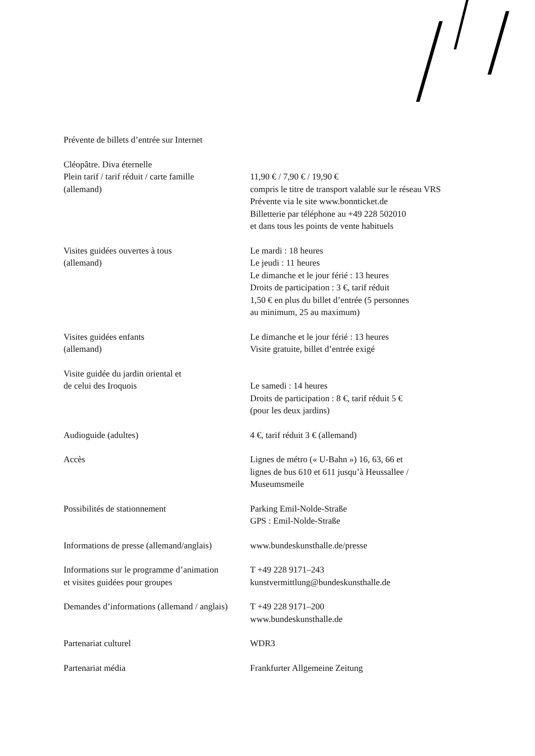Prévente de billets d’entrée sur Internet
| Cléopâtre. Diva éternelle Plein tarif / tarif réduit / carte famille (allemand) | 11,90 € / 7,90 € / 19,90 € compris le titre de transport valable sur le réseau VRS Prévente via le site www.bonnticket.de Billetterie par téléphone au +49 228 502010 et dans tous les points de vente habituels |
| Visites guidées ouvertes à tous (allemand) | Le mardi : 18 heures Le jeudi : 11 heures Le dimanche et le jour férié : 13 heures Droits de participation : 3 €, tarif réduit 1,50 € en plus du billet d’entrée (5 personnes au minimum, 25 au maximum) |
| Visites guidées enfants (allemand) | Le dimanche et le jour férié : 13 heures Visite gratuite, billet d’entrée exigé |
| Visite guidée du jardin oriental et de celui des Iroquois | Le samedi : 14 heures Droits de participation : 8 €, tarif réduit 5 € (pour les deux jardins) |
| Audioguide (adultes) | 4 €, tarif réduit 3 € (allemand) |
| Accès | Lignes de métro (« U-Bahn ») 16, 63, 66 et lignes de bus 610 et 611 jusqu’à Heussallee / Museumsmeile |
| Possibilités de stationnement | Parking Emil-Nolde-Straße GPS : Emil-Nolde-Straße |
| Informations de presse (allemand/anglais) | www.bundeskunsthalle.de/presse |
| Informations sur le programme d’animation et visites guidées pour groupes | T +49 228 9171–243 kunstvermittlung@bundeskunsthalle.de |
| Demandes d’informations (allemand / anglais) | T +49 228 9171–200 www.bundeskunsthalle.de |
| Partenariat culturel | WDR3 |
| Partenariat média | Frankfurter Allgemeine Zeitung |